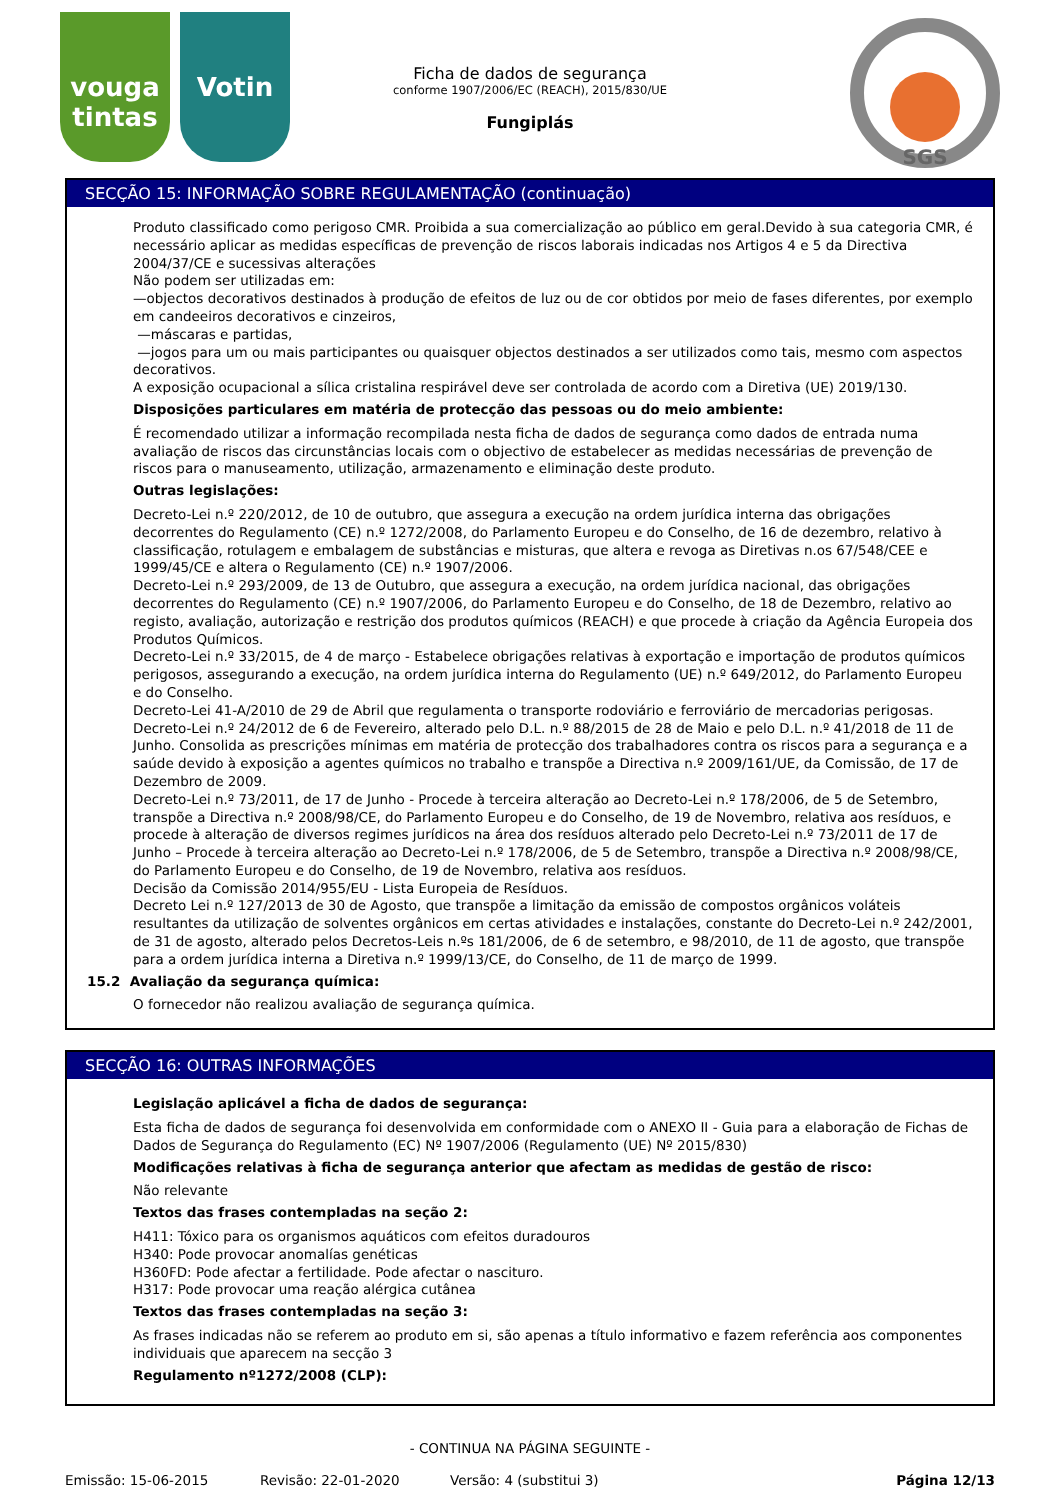vouga tintas
Votin
Ficha de dados de segurança
conforme 1907/2006/EC (REACH), 2015/830/UE
Fungiplás
SGS
SECÇÃO 15: INFORMAÇÃO SOBRE REGULAMENTAÇÃO (continuação)
Produto classificado como perigoso CMR. Proibida a sua comercialização ao público em geral.Devido à sua categoria CMR, é necessário aplicar as medidas específicas de prevenção de riscos laborais indicadas nos Artigos 4 e 5 da Directiva 2004/37/CE e sucessivas alterações
Não podem ser utilizadas em:
—objectos decorativos destinados à produção de efeitos de luz ou de cor obtidos por meio de fases diferentes, por exemplo em candeeiros decorativos e cinzeiros,
—máscaras e partidas,
—jogos para um ou mais participantes ou quaisquer objectos destinados a ser utilizados como tais, mesmo com aspectos decorativos.
A exposição ocupacional a sílica cristalina respirável deve ser controlada de acordo com a Diretiva (UE) 2019/130.
Disposições particulares em matéria de protecção das pessoas ou do meio ambiente:
É recomendado utilizar a informação recompilada nesta ficha de dados de segurança como dados de entrada numa avaliação de riscos das circunstâncias locais com o objectivo de estabelecer as medidas necessárias de prevenção de riscos para o manuseamento, utilização, armazenamento e eliminação deste produto.
Outras legislações:
Decreto-Lei n.º 220/2012, de 10 de outubro, que assegura a execução na ordem jurídica interna das obrigações decorrentes do Regulamento (CE) n.º 1272/2008, do Parlamento Europeu e do Conselho, de 16 de dezembro, relativo à classificação, rotulagem e embalagem de substâncias e misturas, que altera e revoga as Diretivas n.os 67/548/CEE e 1999/45/CE e altera o Regulamento (CE) n.º 1907/2006.
Decreto-Lei n.º 293/2009, de 13 de Outubro, que assegura a execução, na ordem jurídica nacional, das obrigações decorrentes do Regulamento (CE) n.º 1907/2006, do Parlamento Europeu e do Conselho, de 18 de Dezembro, relativo ao registo, avaliação, autorização e restrição dos produtos químicos (REACH) e que procede à criação da Agência Europeia dos Produtos Químicos.
Decreto-Lei n.º 33/2015, de 4 de março - Estabelece obrigações relativas à exportação e importação de produtos químicos perigosos, assegurando a execução, na ordem jurídica interna do Regulamento (UE) n.º 649/2012, do Parlamento Europeu e do Conselho.
Decreto-Lei 41-A/2010 de 29 de Abril que regulamenta o transporte rodoviário e ferroviário de mercadorias perigosas.
Decreto-Lei n.º 24/2012 de 6 de Fevereiro, alterado pelo D.L. n.º 88/2015 de 28 de Maio e pelo D.L. n.º 41/2018 de 11 de Junho. Consolida as prescrições mínimas em matéria de protecção dos trabalhadores contra os riscos para a segurança e a saúde devido à exposição a agentes químicos no trabalho e transpõe a Directiva n.º 2009/161/UE, da Comissão, de 17 de Dezembro de 2009.
Decreto-Lei n.º 73/2011, de 17 de Junho - Procede à terceira alteração ao Decreto-Lei n.º 178/2006, de 5 de Setembro, transpõe a Directiva n.º 2008/98/CE, do Parlamento Europeu e do Conselho, de 19 de Novembro, relativa aos resíduos, e procede à alteração de diversos regimes jurídicos na área dos resíduos alterado pelo Decreto-Lei n.º 73/2011 de 17 de Junho – Procede à terceira alteração ao Decreto-Lei n.º 178/2006, de 5 de Setembro, transpõe a Directiva n.º 2008/98/CE, do Parlamento Europeu e do Conselho, de 19 de Novembro, relativa aos resíduos.
Decisão da Comissão 2014/955/EU - Lista Europeia de Resíduos.
Decreto Lei n.º 127/2013 de 30 de Agosto, que transpõe a limitação da emissão de compostos orgânicos voláteis resultantes da utilização de solventes orgânicos em certas atividades e instalações, constante do Decreto-Lei n.º 242/2001, de 31 de agosto, alterado pelos Decretos-Leis n.ºs 181/2006, de 6 de setembro, e 98/2010, de 11 de agosto, que transpõe para a ordem jurídica interna a Diretiva n.º 1999/13/CE, do Conselho, de 11 de março de 1999.
15.2 Avaliação da segurança química:
O fornecedor não realizou avaliação de segurança química.
SECÇÃO 16: OUTRAS INFORMAÇÕES
Legislação aplicável a ficha de dados de segurança:
Esta ficha de dados de segurança foi desenvolvida em conformidade com o ANEXO II - Guia para a elaboração de Fichas de Dados de Segurança do Regulamento (EC) Nº 1907/2006 (Regulamento (UE) Nº 2015/830)
Modificações relativas à ficha de segurança anterior que afectam as medidas de gestão de risco:
Não relevante
Textos das frases contempladas na seção 2:
H411: Tóxico para os organismos aquáticos com efeitos duradouros
H340: Pode provocar anomalías genéticas
H360FD: Pode afectar a fertilidade. Pode afectar o nascituro.
H317: Pode provocar uma reação alérgica cutânea
Textos das frases contempladas na seção 3:
As frases indicadas não se referem ao produto em si, são apenas a título informativo e fazem referência aos componentes individuais que aparecem na secção 3
Regulamento nº1272/2008 (CLP):
- CONTINUA NA PÁGINA SEGUINTE -
Emissão: 15-06-2015 Revisão: 22-01-2020 Versão: 4 (substitui 3) Página 12/13